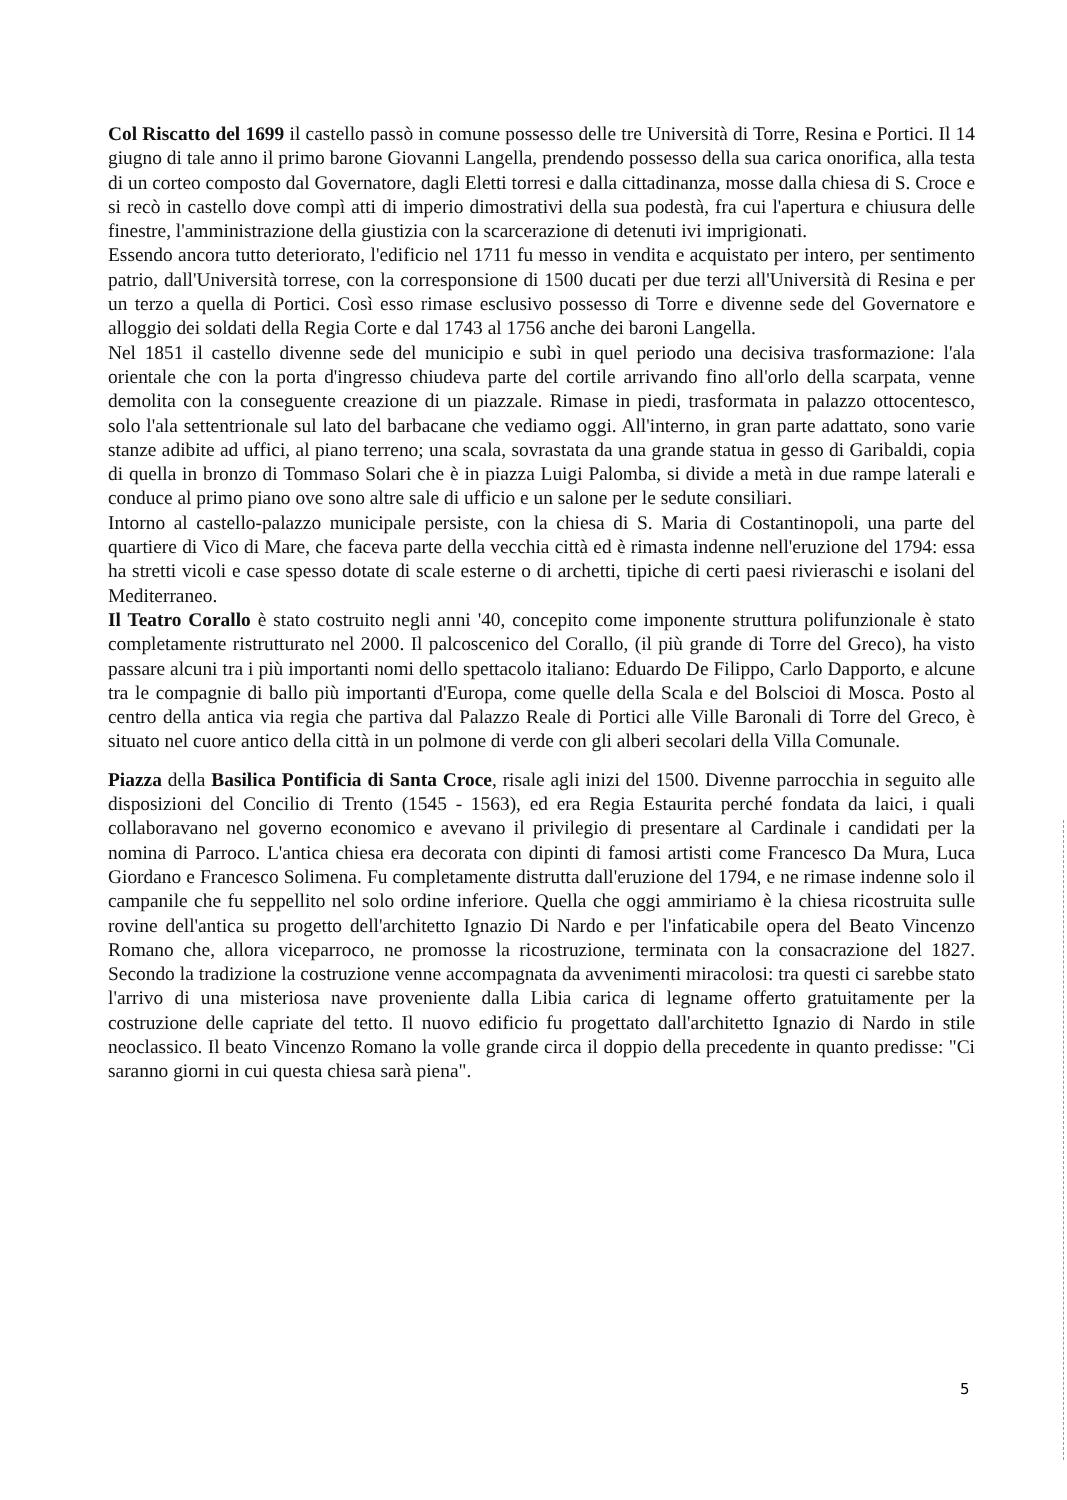Col Riscatto del 1699 il castello passò in comune possesso delle tre Università di Torre, Resina e Portici. Il 14 giugno di tale anno il primo barone Giovanni Langella, prendendo possesso della sua carica onorifica, alla testa di un corteo composto dal Governatore, dagli Eletti torresi e dalla cittadinanza, mosse dalla chiesa di S. Croce e si recò in castello dove compì atti di imperio dimostrativi della sua podestà, fra cui l'apertura e chiusura delle finestre, l'amministrazione della giustizia con la scarcerazione di detenuti ivi imprigionati.
Essendo ancora tutto deteriorato, l'edificio nel 1711 fu messo in vendita e acquistato per intero, per sentimento patrio, dall'Università torrese, con la corresponsione di 1500 ducati per due terzi all'Università di Resina e per un terzo a quella di Portici. Così esso rimase esclusivo possesso di Torre e divenne sede del Governatore e alloggio dei soldati della Regia Corte e dal 1743 al 1756 anche dei baroni Langella.
Nel 1851 il castello divenne sede del municipio e subì in quel periodo una decisiva trasformazione: l'ala orientale che con la porta d'ingresso chiudeva parte del cortile arrivando fino all'orlo della scarpata, venne demolita con la conseguente creazione di un piazzale. Rimase in piedi, trasformata in palazzo ottocentesco, solo l'ala settentrionale sul lato del barbacane che vediamo oggi. All'interno, in gran parte adattato, sono varie stanze adibite ad uffici, al piano terreno; una scala, sovrastata da una grande statua in gesso di Garibaldi, copia di quella in bronzo di Tommaso Solari che è in piazza Luigi Palomba, si divide a metà in due rampe laterali e conduce al primo piano ove sono altre sale di ufficio e un salone per le sedute consiliari.
Intorno al castello-palazzo municipale persiste, con la chiesa di S. Maria di Costantinopoli, una parte del quartiere di Vico di Mare, che faceva parte della vecchia città ed è rimasta indenne nell'eruzione del 1794: essa ha stretti vicoli e case spesso dotate di scale esterne o di archetti, tipiche di certi paesi rivieraschi e isolani del Mediterraneo.
Il Teatro Corallo è stato costruito negli anni '40, concepito come imponente struttura polifunzionale è stato completamente ristrutturato nel 2000. Il palcoscenico del Corallo, (il più grande di Torre del Greco), ha visto passare alcuni tra i più importanti nomi dello spettacolo italiano: Eduardo De Filippo, Carlo Dapporto, e alcune tra le compagnie di ballo più importanti d'Europa, come quelle della Scala e del Bolscioi di Mosca. Posto al centro della antica via regia che partiva dal Palazzo Reale di Portici alle Ville Baronali di Torre del Greco, è situato nel cuore antico della città in un polmone di verde con gli alberi secolari della Villa Comunale.
Piazza della Basilica Pontificia di Santa Croce, risale agli inizi del 1500. Divenne parrocchia in seguito alle disposizioni del Concilio di Trento (1545 - 1563), ed era Regia Estaurita perché fondata da laici, i quali collaboravano nel governo economico e avevano il privilegio di presentare al Cardinale i candidati per la nomina di Parroco. L'antica chiesa era decorata con dipinti di famosi artisti come Francesco Da Mura, Luca Giordano e Francesco Solimena. Fu completamente distrutta dall'eruzione del 1794, e ne rimase indenne solo il campanile che fu seppellito nel solo ordine inferiore. Quella che oggi ammiriamo è la chiesa ricostruita sulle rovine dell'antica su progetto dell'architetto Ignazio Di Nardo e per l'infaticabile opera del Beato Vincenzo Romano che, allora viceparroco, ne promosse la ricostruzione, terminata con la consacrazione del 1827. Secondo la tradizione la costruzione venne accompagnata da avvenimenti miracolosi: tra questi ci sarebbe stato l'arrivo di una misteriosa nave proveniente dalla Libia carica di legname offerto gratuitamente per la costruzione delle capriate del tetto. Il nuovo edificio fu progettato dall'architetto Ignazio di Nardo in stile neoclassico. Il beato Vincenzo Romano la volle grande circa il doppio della precedente in quanto predisse: "Ci saranno giorni in cui questa chiesa sarà piena".
5